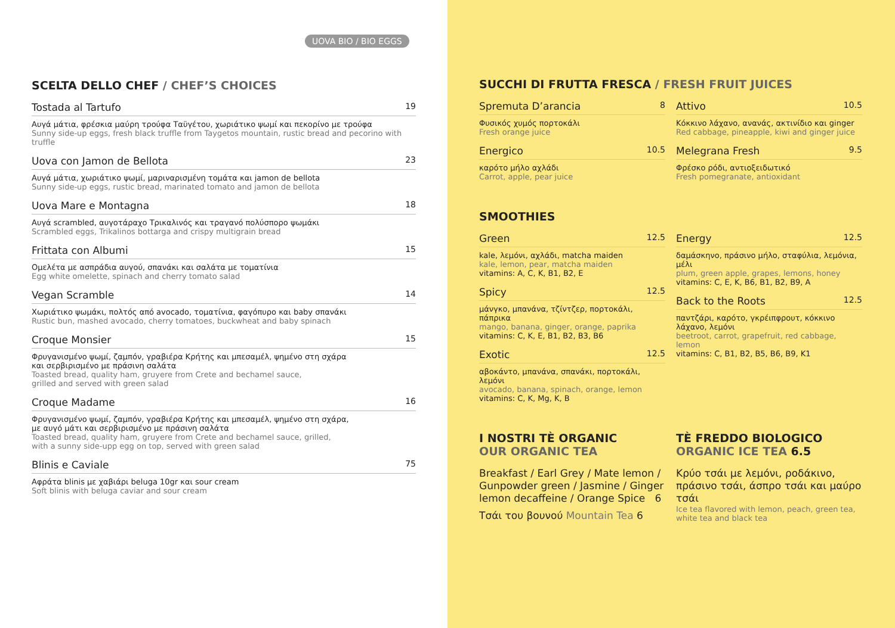UOVA BIO / BIO EGGS
SCELTA DELLO CHEF / CHEF’S CHOICES
Tostada al Tartufo 19
Αυγά μάτια, φρέσκια μαύρη τρούφα Ταϋγέτου, χωριάτικο ψωμί και πεκορίνο με τρούφα
Sunny side-up eggs, fresh black truffle from Taygetos mountain, rustic bread and pecorino with truffle
Uova con Jamon de Bellota 23
Αυγά μάτια, χωριάτικο ψωμί, μαριναρισμένη τομάτα και jamon de bellota
Sunny side-up eggs, rustic bread, marinated tomato and jamon de bellota
Uova Mare e Montagna 18
Αυγά scrambled, αυγοτάραχο Τρικαλινός και τραγανό πολύσπορο ψωμάκι
Scrambled eggs, Trikalinos bottarga and crispy multigrain bread
Frittata con Albumi 15
Ομελέτα με ασπράδια αυγού, σπανάκι και σαλάτα με τοματίνια
Egg white omelette, spinach and cherry tomato salad
Vegan Scramble 14
Χωριάτικο ψωμάκι, πολτός από avocado, τοματίνια, φαγόπυρο και baby σπανάκι
Rustic bun, mashed avocado, cherry tomatoes, buckwheat and baby spinach
Croque Monsier 15
Φρυγανισμένο ψωμί, ζαμπόν, γραβιέρα Κρήτης και μπεσαμέλ, ψημένο στη σχάρα
και σερβιρισμένο με πράσινη σαλάτα
Toasted bread, quality ham, gruyere from Crete and bechamel sauce,
grilled and served with green salad
Croque Madame 16
Φρυγανισμένο ψωμί, ζαμπόν, γραβιέρα Κρήτης και μπεσαμέλ, ψημένο στη σχάρα,
με αυγό μάτι και σερβιρισμένο με πράσινη σαλάτα
Toasted bread, quality ham, gruyere from Crete and bechamel sauce, grilled,
with a sunny side-upp egg on top, served with green salad
Blinis e Caviale 75
Αφράτα blinis με χαβιάρι beluga 10gr και sour cream
Soft blinis with beluga caviar and sour cream
SUCCHI DI FRUTTA FRESCA / FRESH FRUIT JUICES
Spremuta D’arancia 8
Φυσικός χυμός πορτοκάλι
Fresh orange juice
Energico 10.5
καρότο μήλο αχλάδι
Carrot, apple, pear juice
Attivo 10.5
Κόκκινο λάχανο, ανανάς, ακτινίδιο και ginger
Red cabbage, pineapple, kiwi and ginger juice
Melegrana Fresh 9.5
Φρέσκο ρόδι, αντιοξειδωτικό
Fresh pomegranate, antioxidant
SMOOTHIES
Green 12.5
kale, λεμόνι, αχλάδι, matcha maiden
kale, lemon, pear, matcha maiden
vitamins: A, C, K, B1, B2, E
Spicy 12.5
μάνγκο, μπανάνα, τζίντζερ, πορτοκάλι, πάπρικα
mango, banana, ginger, orange, paprika
vitamins: C, K, E, B1, B2, B3, B6
Exotic 12.5
αβοκάντο, μπανάνα, σπανάκι, πορτοκάλι, λεμόνι
avocado, banana, spinach, orange, lemon
vitamins: C, K, Mg, K, B
Energy 12.5
δαμάσκηνο, πράσινο μήλο, σταφύλια, λεμόνια, μέλι
plum, green apple, grapes, lemons, honey
vitamins: C, E, K, B6, B1, B2, B9, A
Back to the Roots 12.5
παντζάρι, καρότο, γκρέιπφρουτ, κόκκινο λάχανο, λεμόνι
beetroot, carrot, grapefruit, red cabbage, lemon
vitamins: C, B1, B2, B5, B6, B9, K1
I NOSTRI TÈ ORGANIC
OUR ORGANIC TEA
Breakfast / Earl Grey / Mate lemon / Gunpowder green / Jasmine / Ginger lemon decaffeine / Orange Spice 6
Τσάι του βουνού Mountain Tea 6
TÈ FREDDO BIOLOGICO
ORGANIC ICE TEA 6.5
Κρύο τσάι με λεμόνι, ροδάκινο, πράσινο τσάι, άσπρο τσάι και μαύρο τσάι
Ice tea flavored with lemon, peach, green tea, white tea and black tea